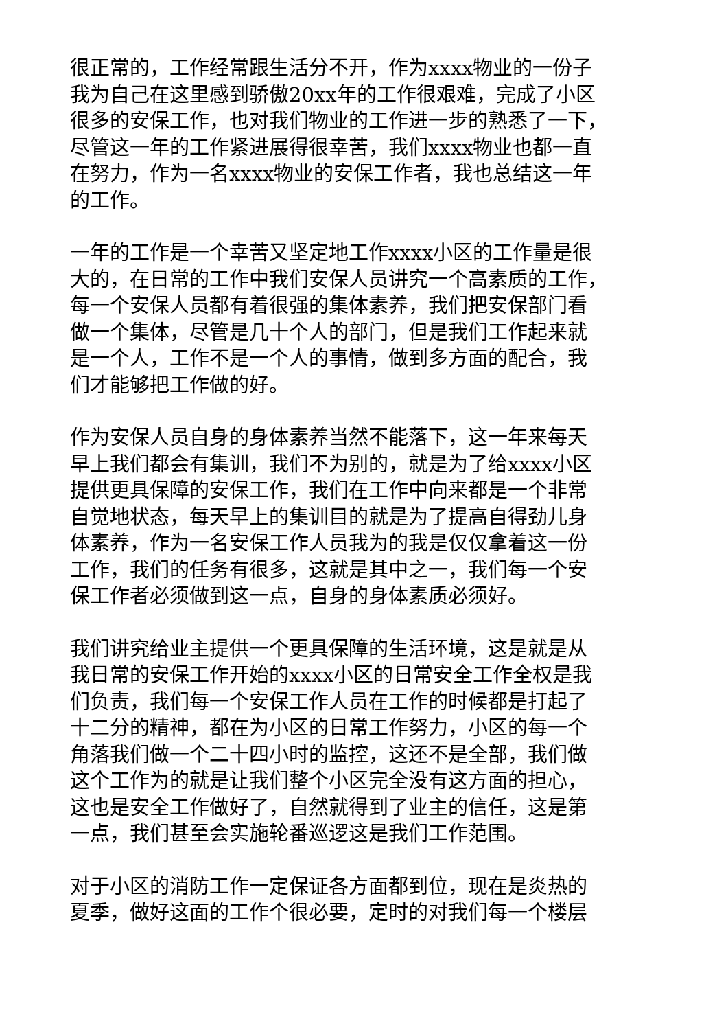很正常的，工作经常跟生活分不开，作为xxxx物业的一份子
我为自己在这里感到骄傲20xx年的工作很艰难，完成了小区
很多的安保工作，也对我们物业的工作进一步的熟悉了一下，
尽管这一年的工作紧进展得很幸苦，我们xxxx物业也都一直
在努力，作为一名xxxx物业的安保工作者，我也总结这一年
的工作。
一年的工作是一个幸苦又坚定地工作xxxx小区的工作量是很
大的，在日常的工作中我们安保人员讲究一个高素质的工作，
每一个安保人员都有着很强的集体素养，我们把安保部门看
做一个集体，尽管是几十个人的部门，但是我们工作起来就
是一个人，工作不是一个人的事情，做到多方面的配合，我
们才能够把工作做的好。
作为安保人员自身的身体素养当然不能落下，这一年来每天
早上我们都会有集训，我们不为别的，就是为了给xxxx小区
提供更具保障的安保工作，我们在工作中向来都是一个非常
自觉地状态，每天早上的集训目的就是为了提高自得劲儿身
体素养，作为一名安保工作人员我为的我是仅仅拿着这一份
工作，我们的任务有很多，这就是其中之一，我们每一个安
保工作者必须做到这一点，自身的身体素质必须好。
我们讲究给业主提供一个更具保障的生活环境，这是就是从
我日常的安保工作开始的xxxx小区的日常安全工作全权是我
们负责，我们每一个安保工作人员在工作的时候都是打起了
十二分的精神，都在为小区的日常工作努力，小区的每一个
角落我们做一个二十四小时的监控，这还不是全部，我们做
这个工作为的就是让我们整个小区完全没有这方面的担心，
这也是安全工作做好了，自然就得到了业主的信任，这是第
一点，我们甚至会实施轮番巡逻这是我们工作范围。
对于小区的消防工作一定保证各方面都到位，现在是炎热的
夏季，做好这面的工作个很必要，定时的对我们每一个楼层